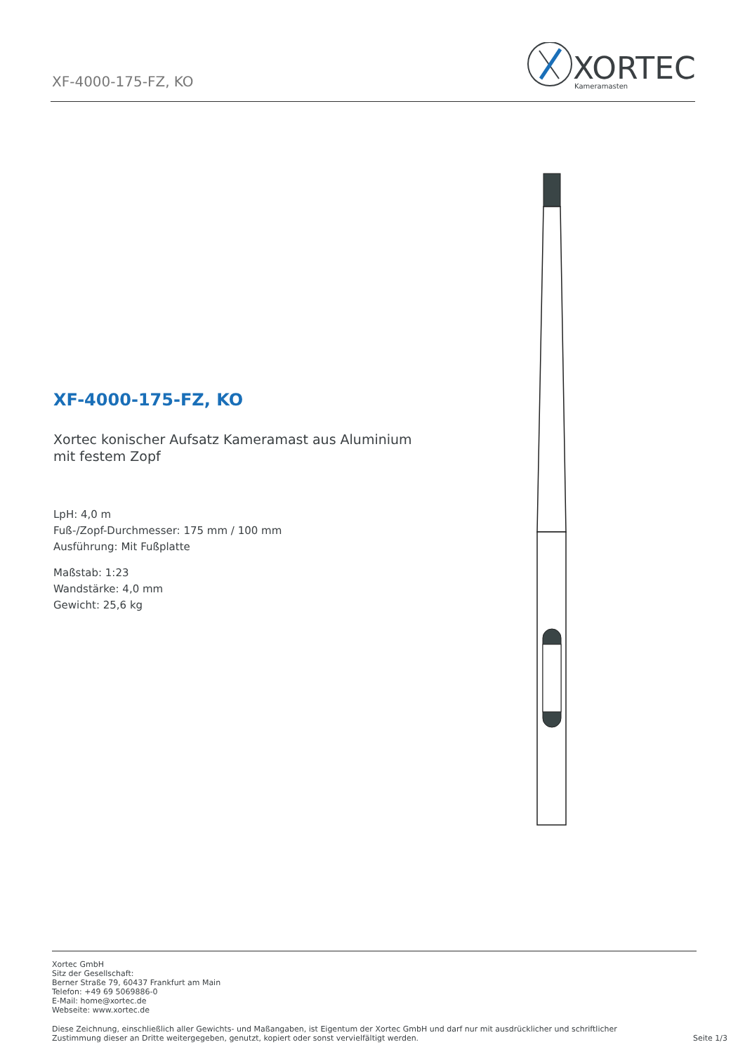XF-4000-175-FZ, KO
XORTEC
Kameramasten
XF-4000-175-FZ, KO
Xortec konischer Aufsatz Kameramast aus Aluminium mit festem Zopf
LpH: 4,0 m
Fuß-/Zopf-Durchmesser: 175 mm / 100 mm
Ausführung: Mit Fußplatte
Maßstab: 1:23
Wandstärke: 4,0 mm
Gewicht: 25,6 kg
Xortec GmbH
Sitz der Gesellschaft:
Berner Straße 79, 60437 Frankfurt am Main
Telefon: +49 69 5069886-0
E-Mail: home@xortec.de
Webseite: www.xortec.de
Diese Zeichnung, einschließlich aller Gewichts- und Maßangaben, ist Eigentum der Xortec GmbH und darf nur mit ausdrücklicher und schriftlicher Zustimmung dieser an Dritte weitergegeben, genutzt, kopiert oder sonst vervielfältigt werden.
Seite 1/3